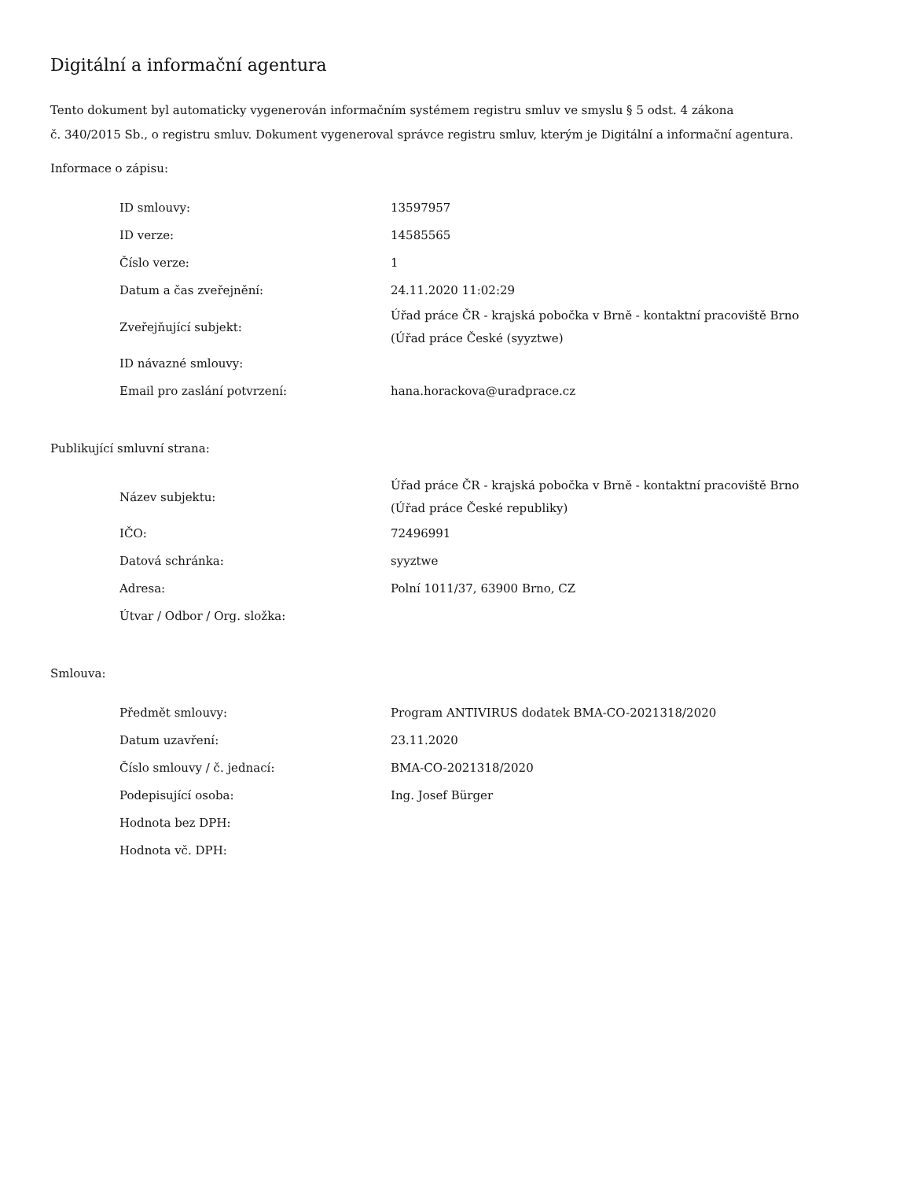Digitální a informační agentura
Tento dokument byl automaticky vygenerován informačním systémem registru smluv ve smyslu § 5 odst. 4 zákona
č. 340/2015 Sb., o registru smluv. Dokument vygeneroval správce registru smluv, kterým je Digitální a informační agentura.
Informace o zápisu:
| ID smlouvy: | 13597957 |
| ID verze: | 14585565 |
| Číslo verze: | 1 |
| Datum a čas zveřejnění: | 24.11.2020 11:02:29 |
| Zveřejňující subjekt: | Úřad práce ČR - krajská pobočka v Brně - kontaktní pracoviště Brno (Úřad práce České (syyztwe) |
| ID návazné smlouvy: | |
| Email pro zaslání potvrzení: | hana.horackova@uradprace.cz |
Publikující smluvní strana:
| Název subjektu: | Úřad práce ČR - krajská pobočka v Brně - kontaktní pracoviště Brno (Úřad práce České republiky) |
| IČO: | 72496991 |
| Datová schránka: | syyztwe |
| Adresa: | Polní 1011/37, 63900 Brno, CZ |
| Útvar / Odbor / Org. složka: | |
Smlouva:
| Předmět smlouvy: | Program ANTIVIRUS dodatek BMA-CO-2021318/2020 |
| Datum uzavření: | 23.11.2020 |
| Číslo smlouvy / č. jednací: | BMA-CO-2021318/2020 |
| Podepisující osoba: | Ing. Josef Bürger |
| Hodnota bez DPH: | |
| Hodnota vč. DPH: | |